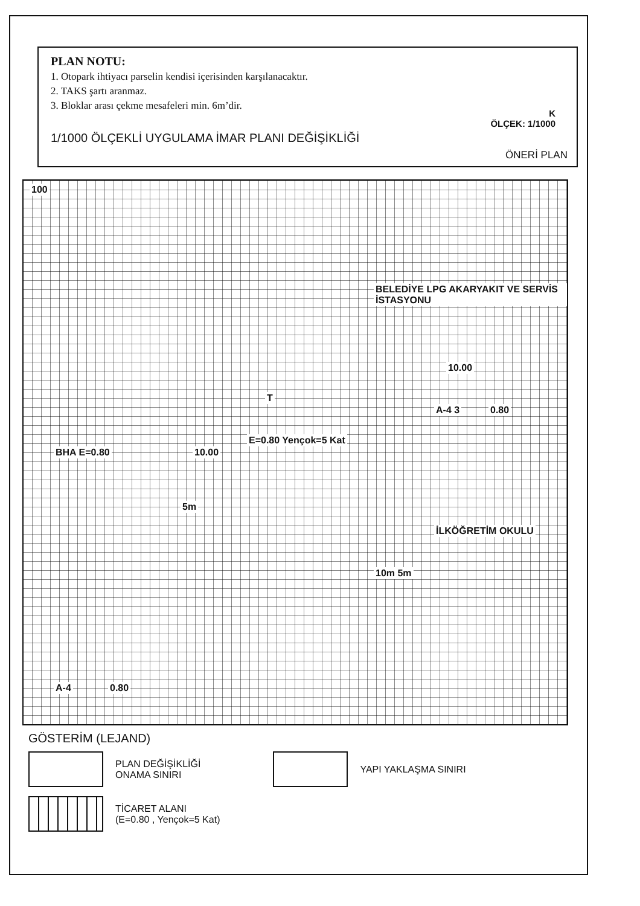PLAN NOTU:
1. Otopark ihtiyacı parselin kendisi içerisinden karşılanacaktır.
2. TAKS şartı aranmaz.
3. Bloklar arası çekme mesafeleri min. 6m’dir.
K
ÖLÇEK: 1/1000
1/1000 ÖLÇEKLİ UYGULAMA İMAR PLANI DEĞİŞİKLİĞİ
ÖNERİ PLAN
100
BELEDİYE LPG AKARYAKIT VE SERVİS İSTASYONU
10.00
A-4 3 0.80
BHA E=0.80 10.00
T
E=0.80 Yençok=5 Kat
İLKÖĞRETİM OKULU
5m
10m 5m
A-4 0.80
GÖSTERİM (LEJAND)
PLAN DEĞİŞİKLİĞİ
ONAMA SINIRI
YAPI YAKLAŞMA SINIRI
TİCARET ALANI
(E=0.80 , Yençok=5 Kat)